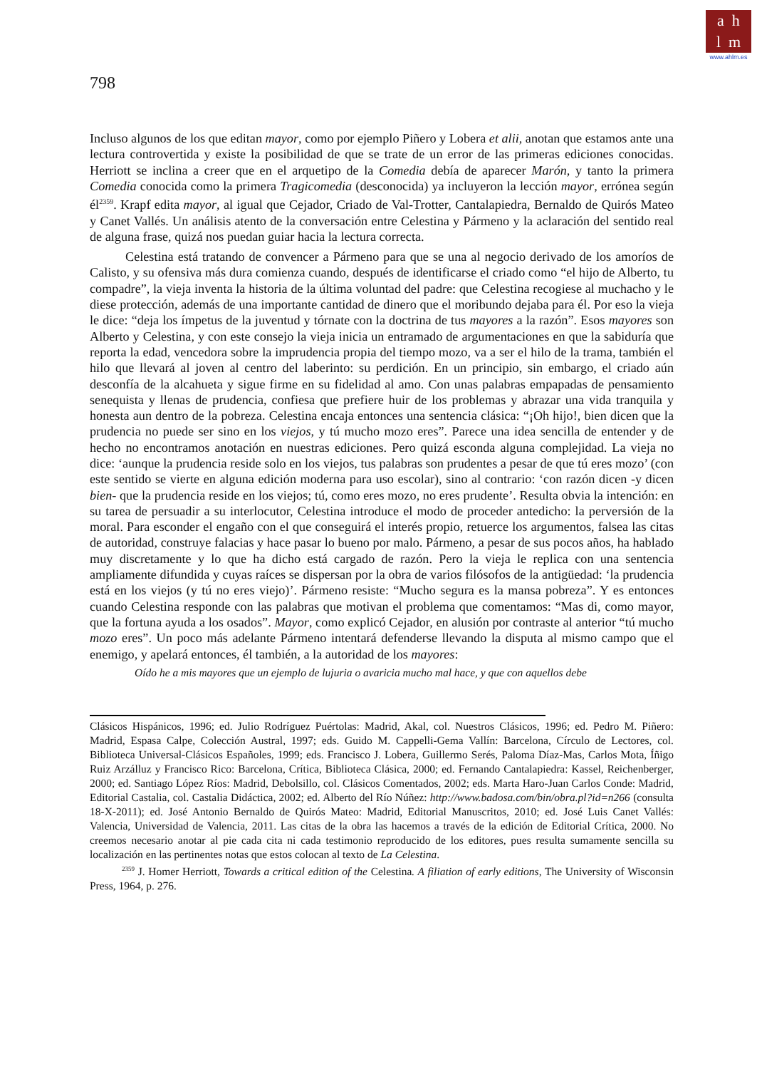a h
l m
www.ahlm.es
798
Incluso algunos de los que editan mayor, como por ejemplo Piñero y Lobera et alii, anotan que estamos ante una lectura controvertida y existe la posibilidad de que se trate de un error de las primeras ediciones conocidas. Herriott se inclina a creer que en el arquetipo de la Comedia debía de aparecer Marón, y tanto la primera Comedia conocida como la primera Tragicomedia (desconocida) ya incluyeron la lección mayor, errónea según él<sup>2359</sup>. Krapf edita mayor, al igual que Cejador, Criado de Val-Trotter, Cantalapiedra, Bernaldo de Quirós Mateo y Canet Vallés. Un análisis atento de la conversación entre Celestina y Pármeno y la aclaración del sentido real de alguna frase, quizá nos puedan guiar hacia la lectura correcta.
Celestina está tratando de convencer a Pármeno para que se una al negocio derivado de los amoríos de Calisto, y su ofensiva más dura comienza cuando, después de identificarse el criado como “el hijo de Alberto, tu compadre”, la vieja inventa la historia de la última voluntad del padre: que Celestina recogiese al muchacho y le diese protección, además de una importante cantidad de dinero que el moribundo dejaba para él. Por eso la vieja le dice: “deja los ímpetus de la juventud y tórnate con la doctrina de tus mayores a la razón”. Esos mayores son Alberto y Celestina, y con este consejo la vieja inicia un entramado de argumentaciones en que la sabiduría que reporta la edad, vencedora sobre la imprudencia propia del tiempo mozo, va a ser el hilo de la trama, también el hilo que llevará al joven al centro del laberinto: su perdición. En un principio, sin embargo, el criado aún desconfía de la alcahueta y sigue firme en su fidelidad al amo. Con unas palabras empapadas de pensamiento senequista y llenas de prudencia, confiesa que prefiere huir de los problemas y abrazar una vida tranquila y honesta aun dentro de la pobreza. Celestina encaja entonces una sentencia clásica: “¡Oh hijo!, bien dicen que la prudencia no puede ser sino en los viejos, y tú mucho mozo eres”. Parece una idea sencilla de entender y de hecho no encontramos anotación en nuestras ediciones. Pero quizá esconda alguna complejidad. La vieja no dice: ‘aunque la prudencia reside solo en los viejos, tus palabras son prudentes a pesar de que tú eres mozo’ (con este sentido se vierte en alguna edición moderna para uso escolar), sino al contrario: ‘con razón dicen -y dicen bien- que la prudencia reside en los viejos; tú, como eres mozo, no eres prudente’. Resulta obvia la intención: en su tarea de persuadir a su interlocutor, Celestina introduce el modo de proceder antedicho: la perversión de la moral. Para esconder el engaño con el que conseguirá el interés propio, retuerce los argumentos, falsea las citas de autoridad, construye falacias y hace pasar lo bueno por malo. Pármeno, a pesar de sus pocos años, ha hablado muy discretamente y lo que ha dicho está cargado de razón. Pero la vieja le replica con una sentencia ampliamente difundida y cuyas raíces se dispersan por la obra de varios filósofos de la antigüedad: ‘la prudencia está en los viejos (y tú no eres viejo)’. Pármeno resiste: “Mucho segura es la mansa pobreza”. Y es entonces cuando Celestina responde con las palabras que motivan el problema que comentamos: “Mas di, como mayor, que la fortuna ayuda a los osados”. Mayor, como explicó Cejador, en alusión por contraste al anterior “tú mucho mozo eres”. Un poco más adelante Pármeno intentará defenderse llevando la disputa al mismo campo que el enemigo, y apelará entonces, él también, a la autoridad de los mayores:
Oído he a mis mayores que un ejemplo de lujuria o avaricia mucho mal hace, y que con aquellos debe
Clásicos Hispánicos, 1996; ed. Julio Rodríguez Puértolas: Madrid, Akal, col. Nuestros Clásicos, 1996; ed. Pedro M. Piñero: Madrid, Espasa Calpe, Colección Austral, 1997; eds. Guido M. Cappelli-Gema Vallín: Barcelona, Círculo de Lectores, col. Biblioteca Universal-Clásicos Españoles, 1999; eds. Francisco J. Lobera, Guillermo Serés, Paloma Díaz-Mas, Carlos Mota, Íñigo Ruiz Arzálluz y Francisco Rico: Barcelona, Crítica, Biblioteca Clásica, 2000; ed. Fernando Cantalapiedra: Kassel, Reichenberger, 2000; ed. Santiago López Ríos: Madrid, Debolsillo, col. Clásicos Comentados, 2002; eds. Marta Haro-Juan Carlos Conde: Madrid, Editorial Castalia, col. Castalia Didáctica, 2002; ed. Alberto del Río Núñez: http://www.badosa.com/bin/obra.pl?id=n266 (consulta 18-X-2011); ed. José Antonio Bernaldo de Quirós Mateo: Madrid, Editorial Manuscritos, 2010; ed. José Luis Canet Vallés: Valencia, Universidad de Valencia, 2011. Las citas de la obra las hacemos a través de la edición de Editorial Crítica, 2000. No creemos necesario anotar al pie cada cita ni cada testimonio reproducido de los editores, pues resulta sumamente sencilla su localización en las pertinentes notas que estos colocan al texto de La Celestina.
<sup>2359</sup> J. Homer Herriott, Towards a critical edition of the Celestina. A filiation of early editions, The University of Wisconsin Press, 1964, p. 276.